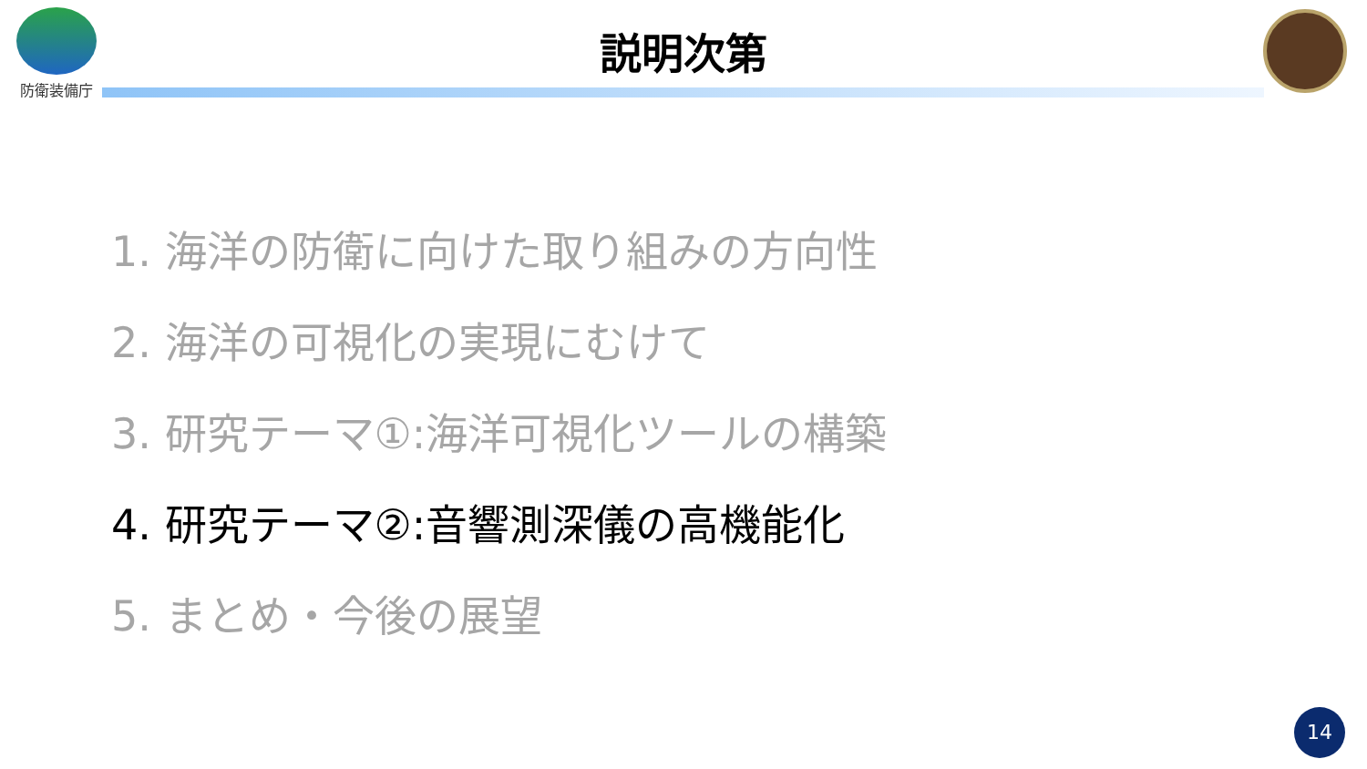防衛装備庁
説明次第
1. 海洋の防衛に向けた取り組みの方向性
2. 海洋の可視化の実現にむけて
3. 研究テーマ①:海洋可視化ツールの構築
4. 研究テーマ②:音響測深儀の高機能化
5. まとめ・今後の展望
14